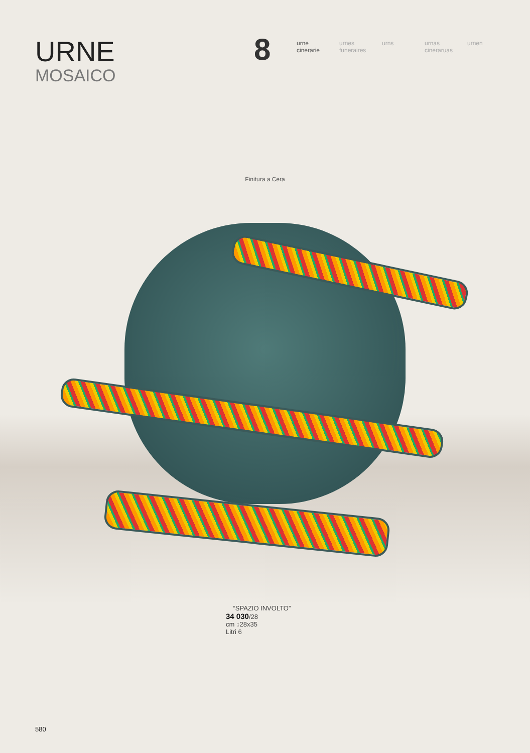URNE
MOSAICO
8
urne cinerarie
urnes funeraires
urns urnas cineraruas
urnen
Finitura a Cera
“SPAZIO INVOLTO”
34 030/28
cm ↕28x35
Litri 6
580